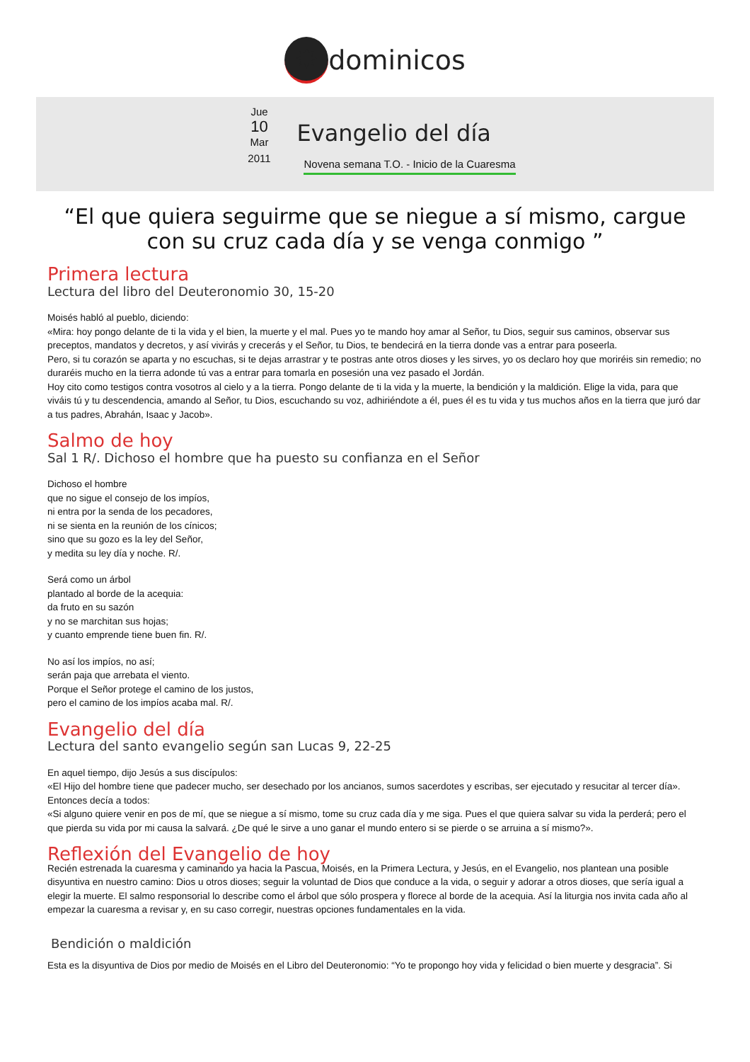✸ dominicos
Jue
10
Mar
2011
Evangelio del día
Novena semana T.O. - Inicio de la Cuaresma
“El que quiera seguirme que se niegue a sí mismo, cargue con su cruz cada día y se venga conmigo ”
Primera lectura
Lectura del libro del Deuteronomio 30, 15-20
Moisés habló al pueblo, diciendo:
«Mira: hoy pongo delante de ti la vida y el bien, la muerte y el mal. Pues yo te mando hoy amar al Señor, tu Dios, seguir sus caminos, observar sus preceptos, mandatos y decretos, y así vivirás y crecerás y el Señor, tu Dios, te bendecirá en la tierra donde vas a entrar para poseerla.
Pero, si tu corazón se aparta y no escuchas, si te dejas arrastrar y te postras ante otros dioses y les sirves, yo os declaro hoy que moriréis sin remedio; no duraréis mucho en la tierra adonde tú vas a entrar para tomarla en posesión una vez pasado el Jordán.
Hoy cito como testigos contra vosotros al cielo y a la tierra. Pongo delante de ti la vida y la muerte, la bendición y la maldición. Elige la vida, para que viváis tú y tu descendencia, amando al Señor, tu Dios, escuchando su voz, adhiriéndote a él, pues él es tu vida y tus muchos años en la tierra que juró dar a tus padres, Abrahán, Isaac y Jacob».
Salmo de hoy
Sal 1 R/. Dichoso el hombre que ha puesto su confianza en el Señor
Dichoso el hombre
que no sigue el consejo de los impíos,
ni entra por la senda de los pecadores,
ni se sienta en la reunión de los cínicos;
sino que su gozo es la ley del Señor,
y medita su ley día y noche. R/.
Será como un árbol
plantado al borde de la acequia:
da fruto en su sazón
y no se marchitan sus hojas;
y cuanto emprende tiene buen fin. R/.
No así los impíos, no así;
serán paja que arrebata el viento.
Porque el Señor protege el camino de los justos,
pero el camino de los impíos acaba mal. R/.
Evangelio del día
Lectura del santo evangelio según san Lucas 9, 22-25
En aquel tiempo, dijo Jesús a sus discípulos:
«El Hijo del hombre tiene que padecer mucho, ser desechado por los ancianos, sumos sacerdotes y escribas, ser ejecutado y resucitar al tercer día».
Entonces decía a todos:
«Si alguno quiere venir en pos de mí, que se niegue a sí mismo, tome su cruz cada día y me siga. Pues el que quiera salvar su vida la perderá; pero el que pierda su vida por mi causa la salvará. ¿De qué le sirve a uno ganar el mundo entero si se pierde o se arruina a sí mismo?».
Reflexión del Evangelio de hoy
Recién estrenada la cuaresma y caminando ya hacia la Pascua, Moisés, en la Primera Lectura, y Jesús, en el Evangelio, nos plantean una posible disyuntiva en nuestro camino: Dios u otros dioses; seguir la voluntad de Dios que conduce a la vida, o seguir y adorar a otros dioses, que sería igual a elegir la muerte. El salmo responsorial lo describe como el árbol que sólo prospera y florece al borde de la acequia. Así la liturgia nos invita cada año al empezar la cuaresma a revisar y, en su caso corregir, nuestras opciones fundamentales en la vida.
Bendición o maldición
Esta es la disyuntiva de Dios por medio de Moisés en el Libro del Deuteronomio: “Yo te propongo hoy vida y felicidad o bien muerte y desgracia”. Si